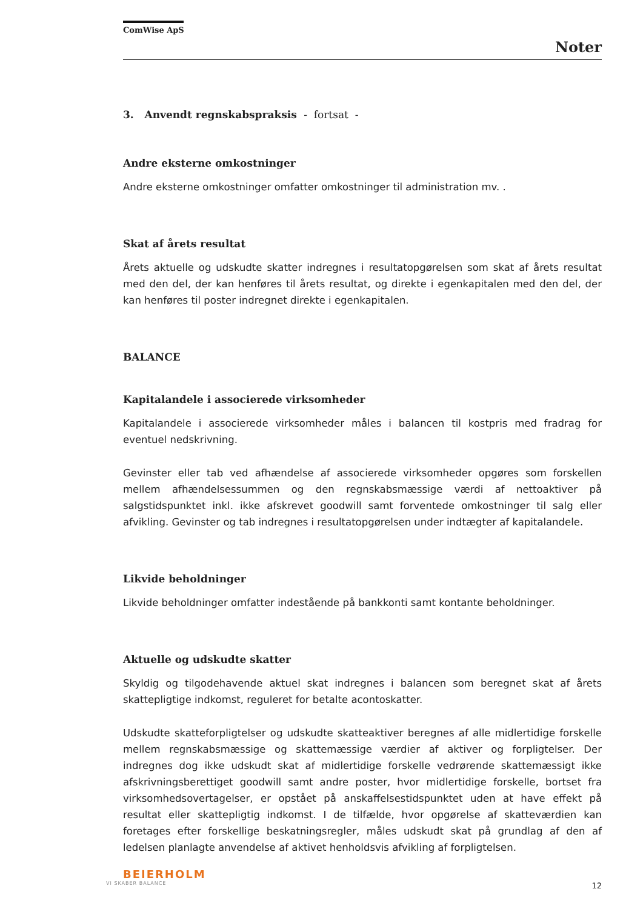ComWise ApS
Noter
3. Anvendt regnskabspraksis - fortsat -
Andre eksterne omkostninger
Andre eksterne omkostninger omfatter omkostninger til administration mv. .
Skat af årets resultat
Årets aktuelle og udskudte skatter indregnes i resultatopgørelsen som skat af årets resultat med den del, der kan henføres til årets resultat, og direkte i egenkapitalen med den del, der kan henføres til poster indregnet direkte i egenkapitalen.
BALANCE
Kapitalandele i associerede virksomheder
Kapitalandele i associerede virksomheder måles i balancen til kostpris med fradrag for eventuel nedskrivning.
Gevinster eller tab ved afhændelse af associerede virksomheder opgøres som forskellen mellem afhændelsessummen og den regnskabsmæssige værdi af nettoaktiver på salgstidspunktet inkl. ikke afskrevet goodwill samt forventede omkostninger til salg eller afvikling. Gevinster og tab indregnes i resultatopgørelsen under indtægter af kapitalandele.
Likvide beholdninger
Likvide beholdninger omfatter indestående på bankkonti samt kontante beholdninger.
Aktuelle og udskudte skatter
Skyldig og tilgodehavende aktuel skat indregnes i balancen som beregnet skat af årets skattepligtige indkomst, reguleret for betalte acontoskatter.
Udskudte skatteforpligtelser og udskudte skatteaktiver beregnes af alle midlertidige forskelle mellem regnskabsmæssige og skattemæssige værdier af aktiver og forpligtelser. Der indregnes dog ikke udskudt skat af midlertidige forskelle vedrørende skattemæssigt ikke afskrivningsberettiget goodwill samt andre poster, hvor midlertidige forskelle, bortset fra virksomhedsovertagelser, er opstået på anskaffelsestidspunktet uden at have effekt på resultat eller skattepligtig indkomst. I de tilfælde, hvor opgørelse af skatteværdien kan foretages efter forskellige beskatningsregler, måles udskudt skat på grundlag af den af ledelsen planlagte anvendelse af aktivet henholdsvis afvikling af forpligtelsen.
BEIERHOLM
VI SKABER BALANCE
12